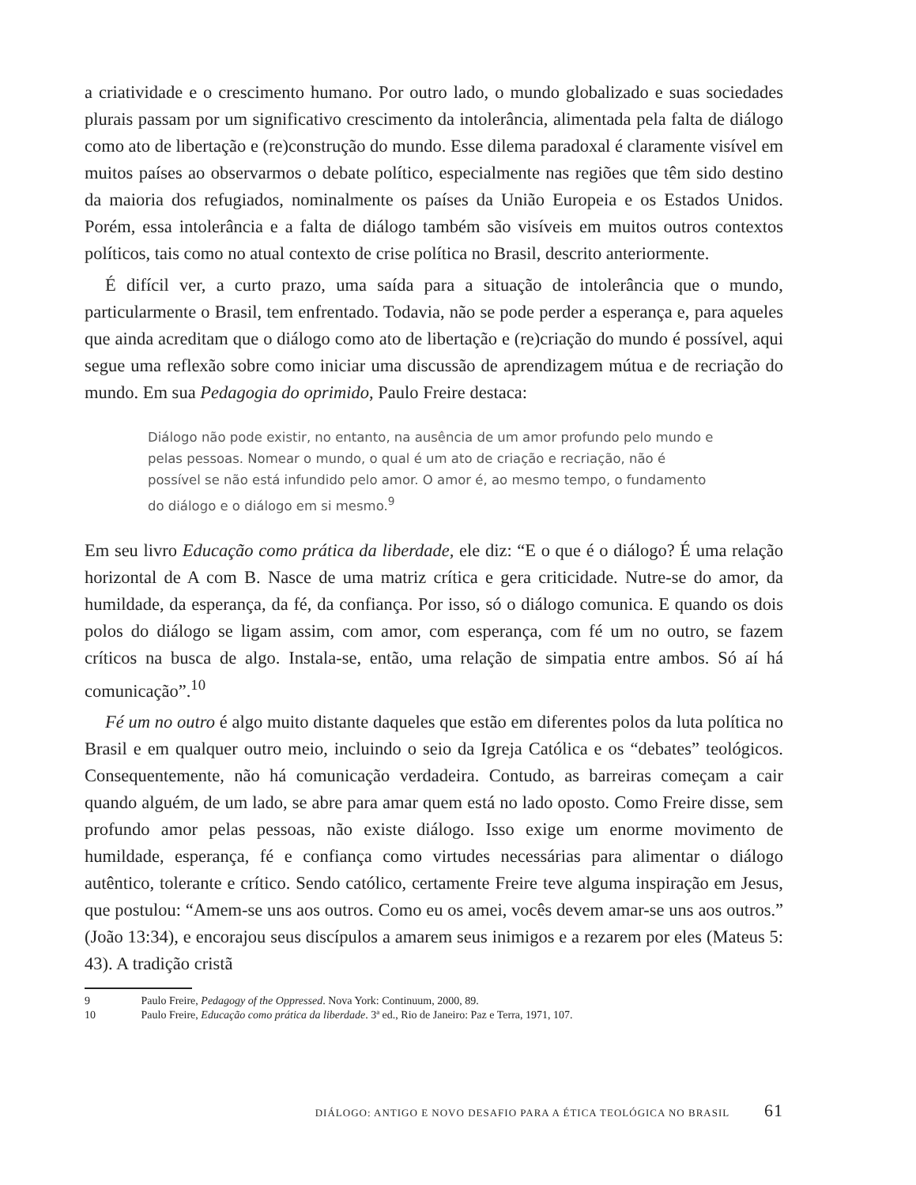a criatividade e o crescimento humano. Por outro lado, o mundo globalizado e suas sociedades plurais passam por um significativo crescimento da intolerância, alimentada pela falta de diálogo como ato de libertação e (re)construção do mundo. Esse dilema paradoxal é claramente visível em muitos países ao observarmos o debate político, especialmente nas regiões que têm sido destino da maioria dos refugiados, nominalmente os países da União Europeia e os Estados Unidos. Porém, essa intolerância e a falta de diálogo também são visíveis em muitos outros contextos políticos, tais como no atual contexto de crise política no Brasil, descrito anteriormente.
É difícil ver, a curto prazo, uma saída para a situação de intolerância que o mundo, particularmente o Brasil, tem enfrentado. Todavia, não se pode perder a esperança e, para aqueles que ainda acreditam que o diálogo como ato de libertação e (re)criação do mundo é possível, aqui segue uma reflexão sobre como iniciar uma discussão de aprendizagem mútua e de recriação do mundo. Em sua Pedagogia do oprimido, Paulo Freire destaca:
Diálogo não pode existir, no entanto, na ausência de um amor profundo pelo mundo e pelas pessoas. Nomear o mundo, o qual é um ato de criação e recriação, não é possível se não está infundido pelo amor. O amor é, ao mesmo tempo, o fundamento do diálogo e o diálogo em si mesmo.<sup>9</sup>
Em seu livro Educação como prática da liberdade, ele diz: “E o que é o diálogo? É uma relação horizontal de A com B. Nasce de uma matriz crítica e gera criticidade. Nutre-se do amor, da humildade, da esperança, da fé, da confiança. Por isso, só o diálogo comunica. E quando os dois polos do diálogo se ligam assim, com amor, com esperança, com fé um no outro, se fazem críticos na busca de algo. Instala-se, então, uma relação de simpatia entre ambos. Só aí há comunicação”.<sup>10</sup>
Fé um no outro é algo muito distante daqueles que estão em diferentes polos da luta política no Brasil e em qualquer outro meio, incluindo o seio da Igreja Católica e os “debates” teológicos. Consequentemente, não há comunicação verdadeira. Contudo, as barreiras começam a cair quando alguém, de um lado, se abre para amar quem está no lado oposto. Como Freire disse, sem profundo amor pelas pessoas, não existe diálogo. Isso exige um enorme movimento de humildade, esperança, fé e confiança como virtudes necessárias para alimentar o diálogo autêntico, tolerante e crítico. Sendo católico, certamente Freire teve alguma inspiração em Jesus, que postulou: “Amem-se uns aos outros. Como eu os amei, vocês devem amar-se uns aos outros.” (João 13:34), e encorajou seus discípulos a amarem seus inimigos e a rezarem por eles (Mateus 5: 43). A tradição cristã
9 Paulo Freire, Pedagogy of the Oppressed. Nova York: Continuum, 2000, 89.
10 Paulo Freire, Educação como prática da liberdade. 3ª ed., Rio de Janeiro: Paz e Terra, 1971, 107.
DIÁLOGO: ANTIGO E NOVO DESAFIO PARA A ÉTICA TEOLÓGICA NO BRASIL 61